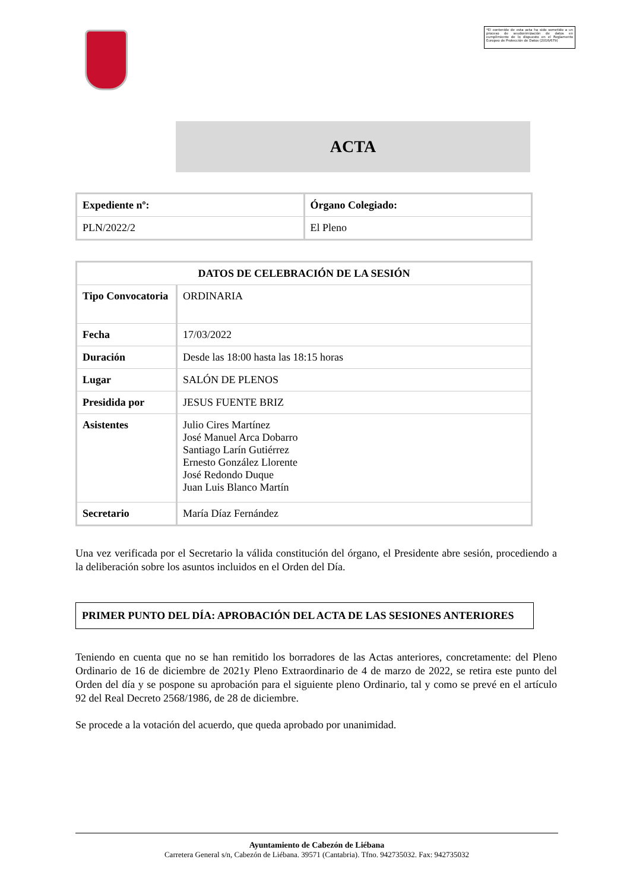*El contenido de esta acta ha sido sometido a un proceso de seudonimización de datos en cumplimiento de lo dispuesto en el Reglamento Europeo de Protección de Datos (2016/679)
ACTA
| Expediente nº: | Órgano Colegiado: |
| --- | --- |
| PLN/2022/2 | El Pleno |
| DATOS DE CELEBRACIÓN DE LA SESIÓN | |
| --- | --- |
| Tipo Convocatoria | ORDINARIA |
| Fecha | 17/03/2022 |
| Duración | Desde las 18:00 hasta las 18:15 horas |
| Lugar | SALÓN DE PLENOS |
| Presidida por | JESUS FUENTE BRIZ |
| Asistentes | Julio Cires Martínez José Manuel Arca Dobarro Santiago Larín Gutiérrez Ernesto González Llorente José Redondo Duque Juan Luis Blanco Martín |
| Secretario | María Díaz Fernández |
Una vez verificada por el Secretario la válida constitución del órgano, el Presidente abre sesión, procediendo a la deliberación sobre los asuntos incluidos en el Orden del Día.
PRIMER PUNTO DEL DÍA: APROBACIÓN DEL ACTA DE LAS SESIONES ANTERIORES
Teniendo en cuenta que no se han remitido los borradores de las Actas anteriores, concretamente: del Pleno Ordinario de 16 de diciembre de 2021y Pleno Extraordinario de 4 de marzo de 2022, se retira este punto del Orden del día y se pospone su aprobación para el siguiente pleno Ordinario, tal y como se prevé en el artículo 92 del Real Decreto 2568/1986, de 28 de diciembre.
Se procede a la votación del acuerdo, que queda aprobado por unanimidad.
Ayuntamiento de Cabezón de Liébana
Carretera General s/n, Cabezón de Liébana. 39571 (Cantabria). Tfno. 942735032. Fax: 942735032